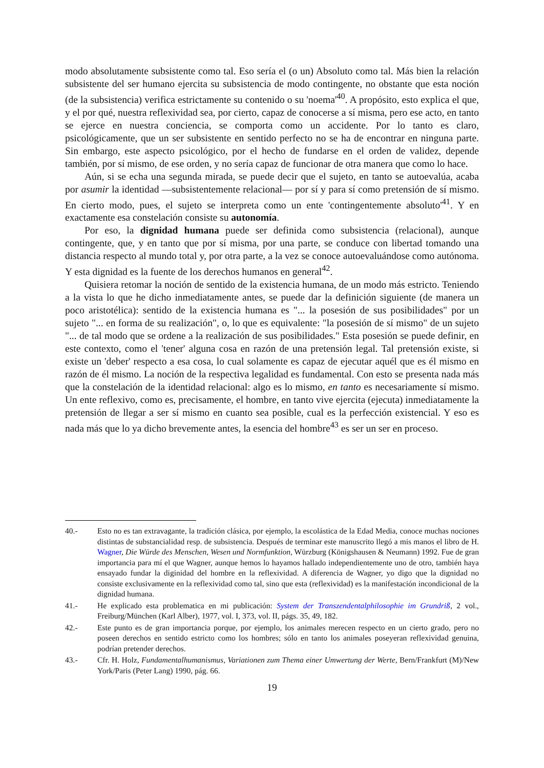modo absolutamente subsistente como tal. Eso sería el (o un) Absoluto como tal. Más bien la relación subsistente del ser humano ejercita su subsistencia de modo contingente, no obstante que esta noción (de la subsistencia) verifica estrictamente su contenido o su 'noema'<sup>40</sup>. A propósito, esto explica el que, y el por qué, nuestra reflexividad sea, por cierto, capaz de conocerse a sí misma, pero ese acto, en tanto se ejerce en nuestra conciencia, se comporta como un accidente. Por lo tanto es claro, psicológicamente, que un ser subsistente en sentido perfecto no se ha de encontrar en ninguna parte. Sin embargo, este aspecto psicológico, por el hecho de fundarse en el orden de validez, depende también, por sí mismo, de ese orden, y no sería capaz de funcionar de otra manera que como lo hace.
Aún, si se echa una segunda mirada, se puede decir que el sujeto, en tanto se autoevalúa, acaba por asumir la identidad —subsistentemente relacional— por sí y para sí como pretensión de sí mismo. En cierto modo, pues, el sujeto se interpreta como un ente 'contingentemente absoluto'<sup>41</sup>. Y en exactamente esa constelación consiste su autonomía.
Por eso, la dignidad humana puede ser definida como subsistencia (relacional), aunque contingente, que, y en tanto que por sí misma, por una parte, se conduce con libertad tomando una distancia respecto al mundo total y, por otra parte, a la vez se conoce autoevaluándose como autónoma. Y esta dignidad es la fuente de los derechos humanos en general<sup>42</sup>.
Quisiera retomar la noción de sentido de la existencia humana, de un modo más estricto. Teniendo a la vista lo que he dicho inmediatamente antes, se puede dar la definición siguiente (de manera un poco aristotélica): sentido de la existencia humana es "... la posesión de sus posibilidades" por un sujeto "... en forma de su realización", o, lo que es equivalente: "la posesión de sí mismo" de un sujeto "... de tal modo que se ordene a la realización de sus posibilidades." Esta posesión se puede definir, en este contexto, como el 'tener' alguna cosa en razón de una pretensión legal. Tal pretensión existe, si existe un 'deber' respecto a esa cosa, lo cual solamente es capaz de ejecutar aquél que es él mismo en razón de él mismo. La noción de la respectiva legalidad es fundamental. Con esto se presenta nada más que la constelación de la identidad relacional: algo es lo mismo, en tanto es necesariamente sí mismo. Un ente reflexivo, como es, precisamente, el hombre, en tanto vive ejercita (ejecuta) inmediatamente la pretensión de llegar a ser sí mismo en cuanto sea posible, cual es la perfección existencial. Y eso es nada más que lo ya dicho brevemente antes, la esencia del hombre<sup>43</sup> es ser un ser en proceso.
40.- Esto no es tan extravagante, la tradición clásica, por ejemplo, la escolástica de la Edad Media, conoce muchas nociones distintas de substancialidad resp. de subsistencia. Después de terminar este manuscrito llegó a mis manos el libro de H. Wagner, Die Würde des Menschen, Wesen und Normfunktion, Würzburg (Königshausen & Neumann) 1992. Fue de gran importancia para mí el que Wagner, aunque hemos lo hayamos hallado independientemente uno de otro, también haya ensayado fundar la diginidad del hombre en la reflexividad. A diferencia de Wagner, yo digo que la dignidad no consiste exclusivamente en la reflexividad como tal, sino que esta (reflexividad) es la manifestación incondicional de la dignidad humana.
41.- He explicado esta problematica en mi publicación: System der Transzendentalphilosophie im Grundriß, 2 vol., Freiburg/München (Karl Alber), 1977, vol. I, 373, vol. II, págs. 35, 49, 182.
42.- Este punto es de gran importancia porque, por ejemplo, los animales merecen respecto en un cierto grado, pero no poseen derechos en sentido estricto como los hombres; sólo en tanto los animales poseyeran reflexividad genuina, podrían pretender derechos.
43.- Cfr. H. Holz, Fundamentalhumanismus, Variationen zum Thema einer Umwertung der Werte, Bern/Frankfurt (M)/New York/Paris (Peter Lang) 1990, pág. 66.
19